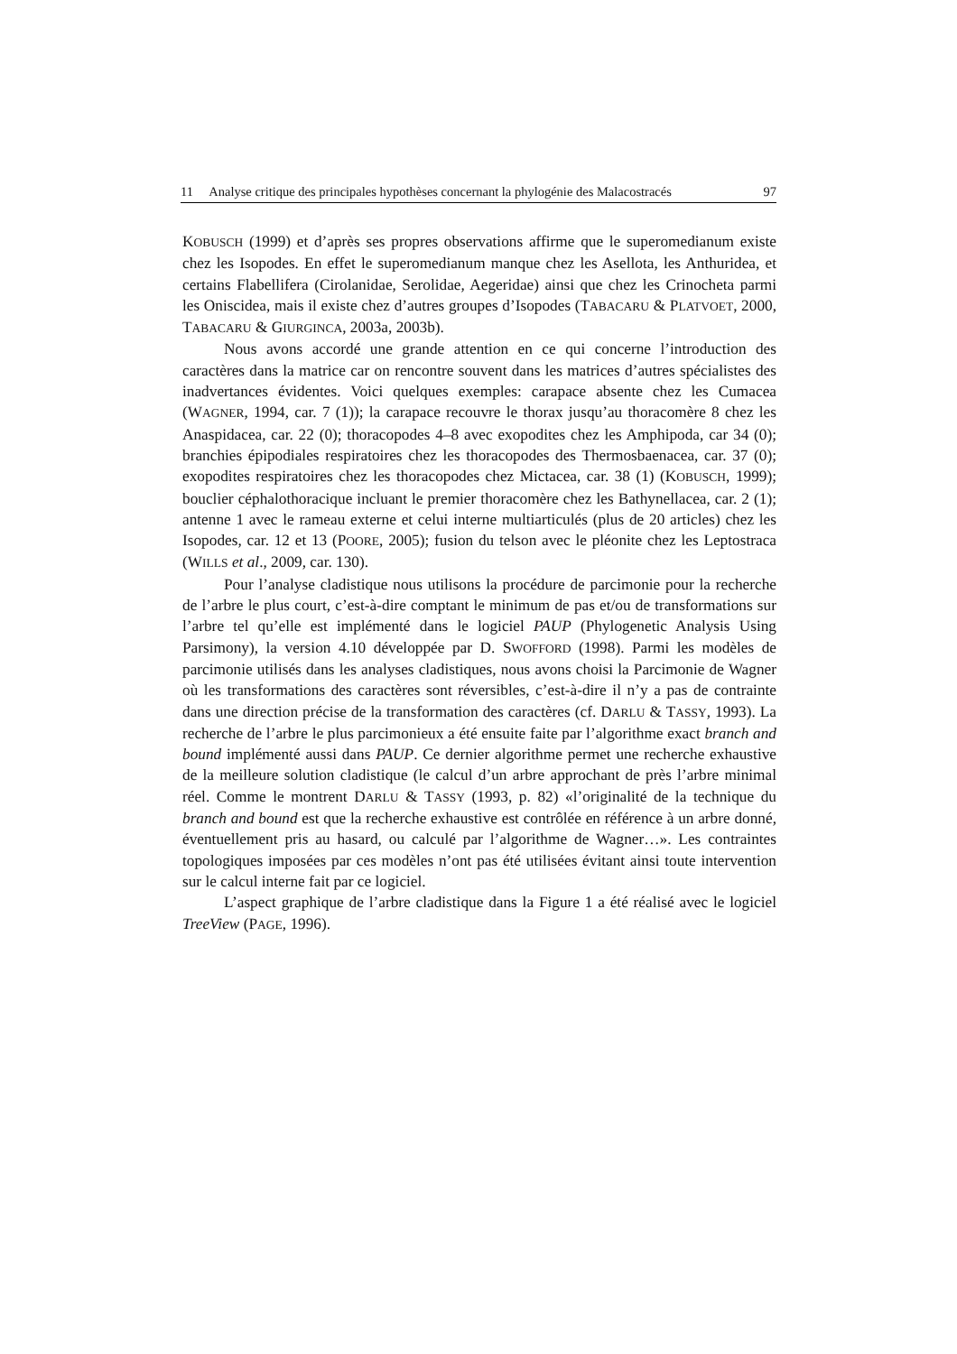11 Analyse critique des principales hypothèses concernant la phylogénie des Malacostracés 97
KOBUSCH (1999) et d’après ses propres observations affirme que le superomedianum existe chez les Isopodes. En effet le superomedianum manque chez les Asellota, les Anthuridea, et certains Flabellifera (Cirolanidae, Serolidae, Aegeridae) ainsi que chez les Crinocheta parmi les Oniscidea, mais il existe chez d’autres groupes d’Isopodes (TABACARU & PLATVOET, 2000, TABACARU & GIURGINCA, 2003a, 2003b).
Nous avons accordé une grande attention en ce qui concerne l’introduction des caractères dans la matrice car on rencontre souvent dans les matrices d’autres spécialistes des inadvertances évidentes. Voici quelques exemples: carapace absente chez les Cumacea (WAGNER, 1994, car. 7 (1)); la carapace recouvre le thorax jusqu’au thoracomère 8 chez les Anaspidacea, car. 22 (0); thoracopodes 4–8 avec exopodites chez les Amphipoda, car 34 (0); branchies épipodiales respiratoires chez les thoracopodes des Thermosbaenacea, car. 37 (0); exopodites respiratoires chez les thoracopodes chez Mictacea, car. 38 (1) (KOBUSCH, 1999); bouclier céphalothoracique incluant le premier thoracomère chez les Bathynellacea, car. 2 (1); antenne 1 avec le rameau externe et celui interne multiarticulés (plus de 20 articles) chez les Isopodes, car. 12 et 13 (POORE, 2005); fusion du telson avec le pléonite chez les Leptostraca (WILLS et al., 2009, car. 130).
Pour l’analyse cladistique nous utilisons la procédure de parcimonie pour la recherche de l’arbre le plus court, c’est-à-dire comptant le minimum de pas et/ou de transformations sur l’arbre tel qu’elle est implémenté dans le logiciel PAUP (Phylogenetic Analysis Using Parsimony), la version 4.10 développée par D. SWOFFORD (1998). Parmi les modèles de parcimonie utilisés dans les analyses cladistiques, nous avons choisi la Parcimonie de Wagner où les transformations des caractères sont réversibles, c’est-à-dire il n’y a pas de contrainte dans une direction précise de la transformation des caractères (cf. DARLU & TASSY, 1993). La recherche de l’arbre le plus parcimonieux a été ensuite faite par l’algorithme exact branch and bound implémenté aussi dans PAUP. Ce dernier algorithme permet une recherche exhaustive de la meilleure solution cladistique (le calcul d’un arbre approchant de près l’arbre minimal réel. Comme le montrent DARLU & TASSY (1993, p. 82) «l’originalité de la technique du branch and bound est que la recherche exhaustive est contrôlée en référence à un arbre donné, éventuellement pris au hasard, ou calculé par l’algorithme de Wagner…». Les contraintes topologiques imposées par ces modèles n’ont pas été utilisées évitant ainsi toute intervention sur le calcul interne fait par ce logiciel.
L’aspect graphique de l’arbre cladistique dans la Figure 1 a été réalisé avec le logiciel TreeView (PAGE, 1996).